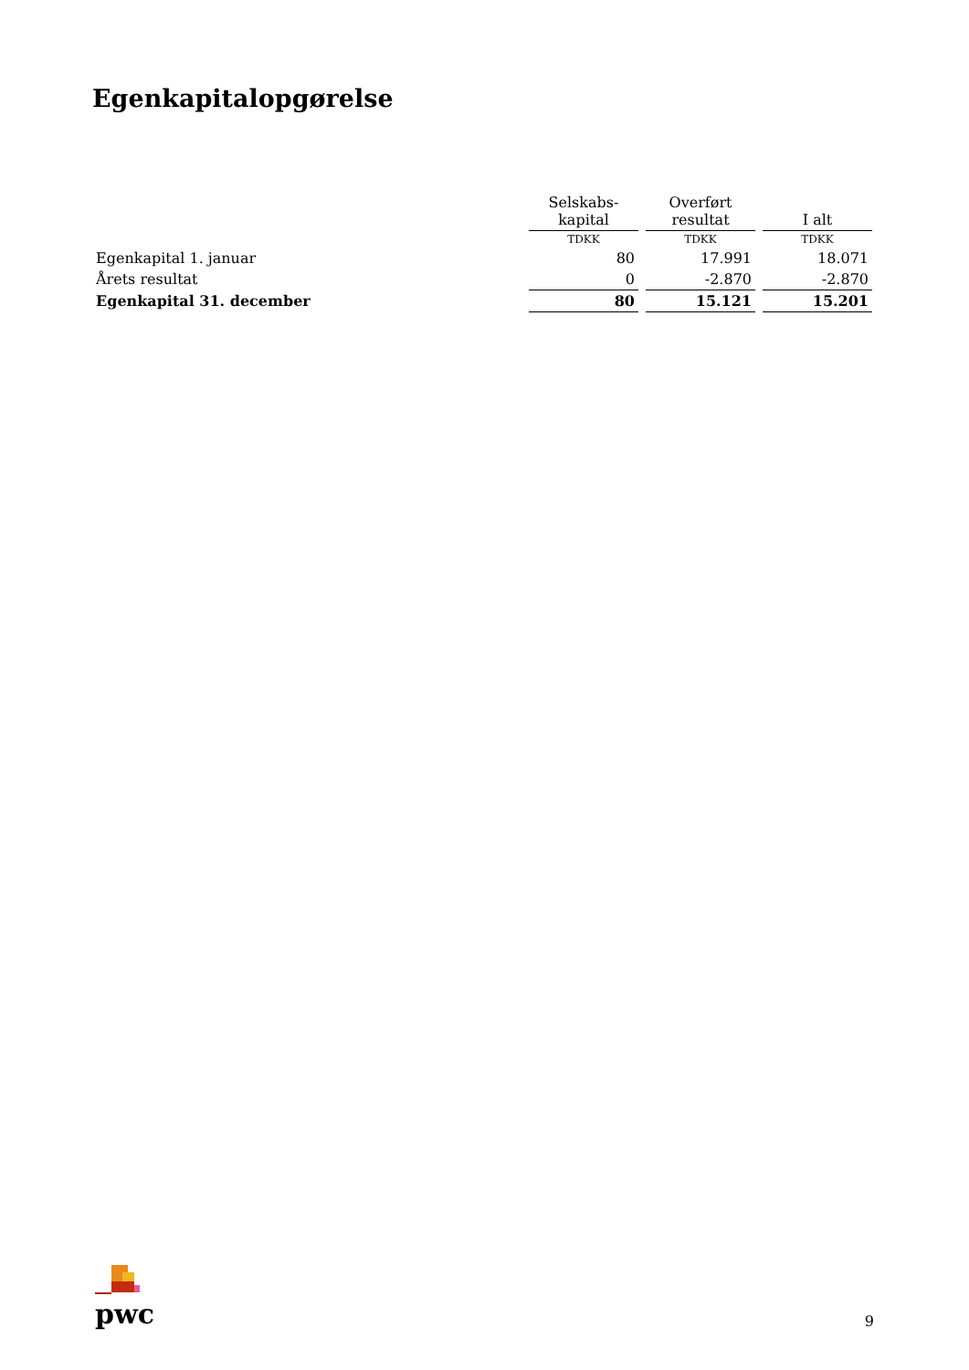Egenkapitalopgørelse
| | Selskabs- kapital | | Overført resultat | | I alt |
| --- | --- | --- | --- | --- | --- |
| | TDKK | | TDKK | | TDKK |
| Egenkapital 1. januar | 80 | | 17.991 | | 18.071 |
| Årets resultat | 0 | | -2.870 | | -2.870 |
| Egenkapital 31. december | 80 | | 15.121 | | 15.201 |
pwc
9